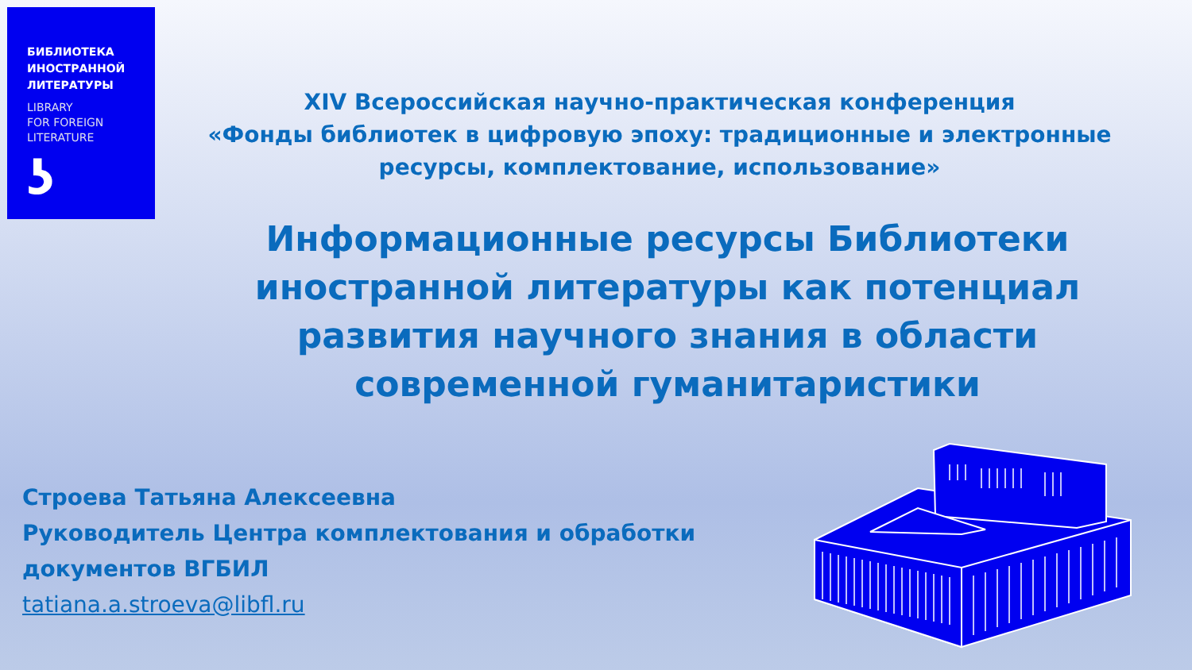БИБЛИОТЕКА
ИНОСТРАННОЙ
ЛИТЕРАТУРЫ
LIBRARY
FOR FOREIGN
LITERATURE
ʖ
XIV Всероссийская научно-практическая конференция
«Фонды библиотек в цифровую эпоху: традиционные и электронные ресурсы, комплектование, использование»
Информационные ресурсы Библиотеки иностранной литературы как потенциал развития научного знания в области современной гуманитаристики
Строева Татьяна Алексеевна
Руководитель Центра комплектования и обработки
документов ВГБИЛ
tatiana.a.stroeva@libfl.ru